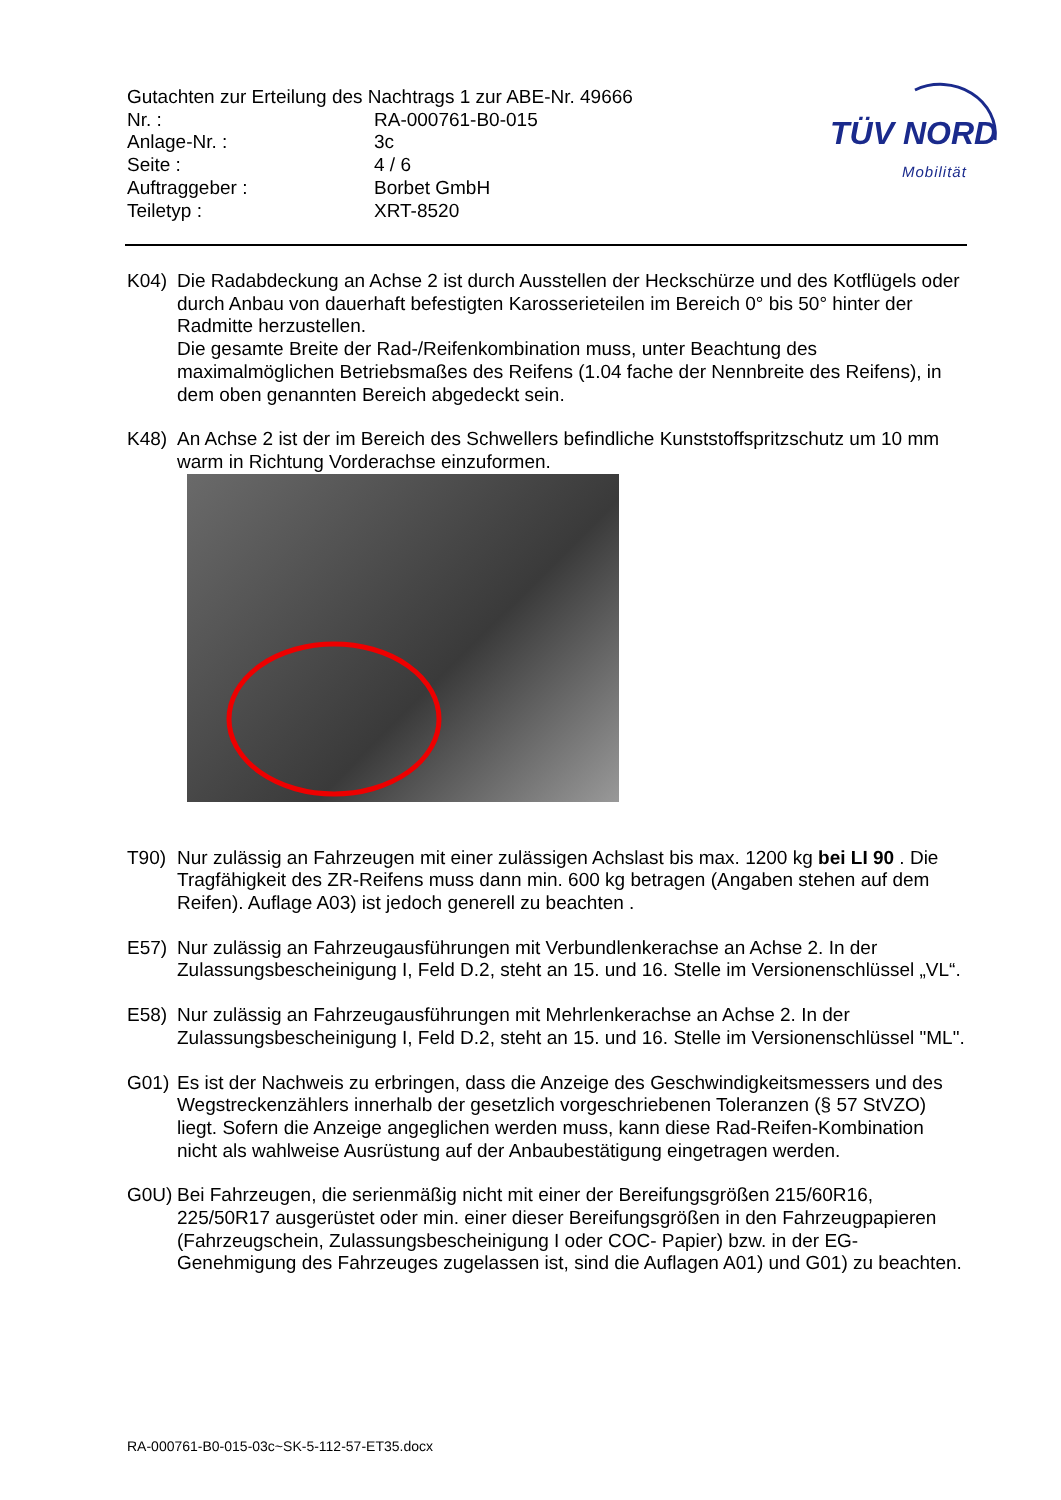Gutachten zur Erteilung des Nachtrags 1 zur ABE-Nr. 49666
Nr. : RA-000761-B0-015
Anlage-Nr. : 3c
Seite : 4 / 6
Auftraggeber : Borbet GmbH
Teiletyp : XRT-8520
TÜV NORD
Mobilität
K04) Die Radabdeckung an Achse 2 ist durch Ausstellen der Heckschürze und des Kotflügels oder durch Anbau von dauerhaft befestigten Karosserieteilen im Bereich 0° bis 50° hinter der Radmitte herzustellen.
Die gesamte Breite der Rad-/Reifenkombination muss, unter Beachtung des maximalmöglichen Betriebsmaßes des Reifens (1.04 fache der Nennbreite des Reifens), in dem oben genannten Bereich abgedeckt sein.
K48) An Achse 2 ist der im Bereich des Schwellers befindliche Kunststoffspritzschutz um 10 mm warm in Richtung Vorderachse einzuformen.
T90) Nur zulässig an Fahrzeugen mit einer zulässigen Achslast bis max. 1200 kg bei LI 90 . Die Tragfähigkeit des ZR-Reifens muss dann min. 600 kg betragen (Angaben stehen auf dem Reifen). Auflage A03) ist jedoch generell zu beachten .
E57) Nur zulässig an Fahrzeugausführungen mit Verbundlenkerachse an Achse 2. In der Zulassungsbescheinigung I, Feld D.2, steht an 15. und 16. Stelle im Versionenschlüssel „VL“.
E58) Nur zulässig an Fahrzeugausführungen mit Mehrlenkerachse an Achse 2. In der Zulassungsbescheinigung I, Feld D.2, steht an 15. und 16. Stelle im Versionenschlüssel "ML".
G01) Es ist der Nachweis zu erbringen, dass die Anzeige des Geschwindigkeitsmessers und des Wegstreckenzählers innerhalb der gesetzlich vorgeschriebenen Toleranzen (§ 57 StVZO) liegt. Sofern die Anzeige angeglichen werden muss, kann diese Rad-Reifen-Kombination nicht als wahlweise Ausrüstung auf der Anbaubestätigung eingetragen werden.
G0U) Bei Fahrzeugen, die serienmäßig nicht mit einer der Bereifungsgrößen 215/60R16, 225/50R17 ausgerüstet oder min. einer dieser Bereifungsgrößen in den Fahrzeugpapieren (Fahrzeugschein, Zulassungsbescheinigung I oder COC- Papier) bzw. in der EG-Genehmigung des Fahrzeuges zugelassen ist, sind die Auflagen A01) und G01) zu beachten.
RA-000761-B0-015-03c~SK-5-112-57-ET35.docx